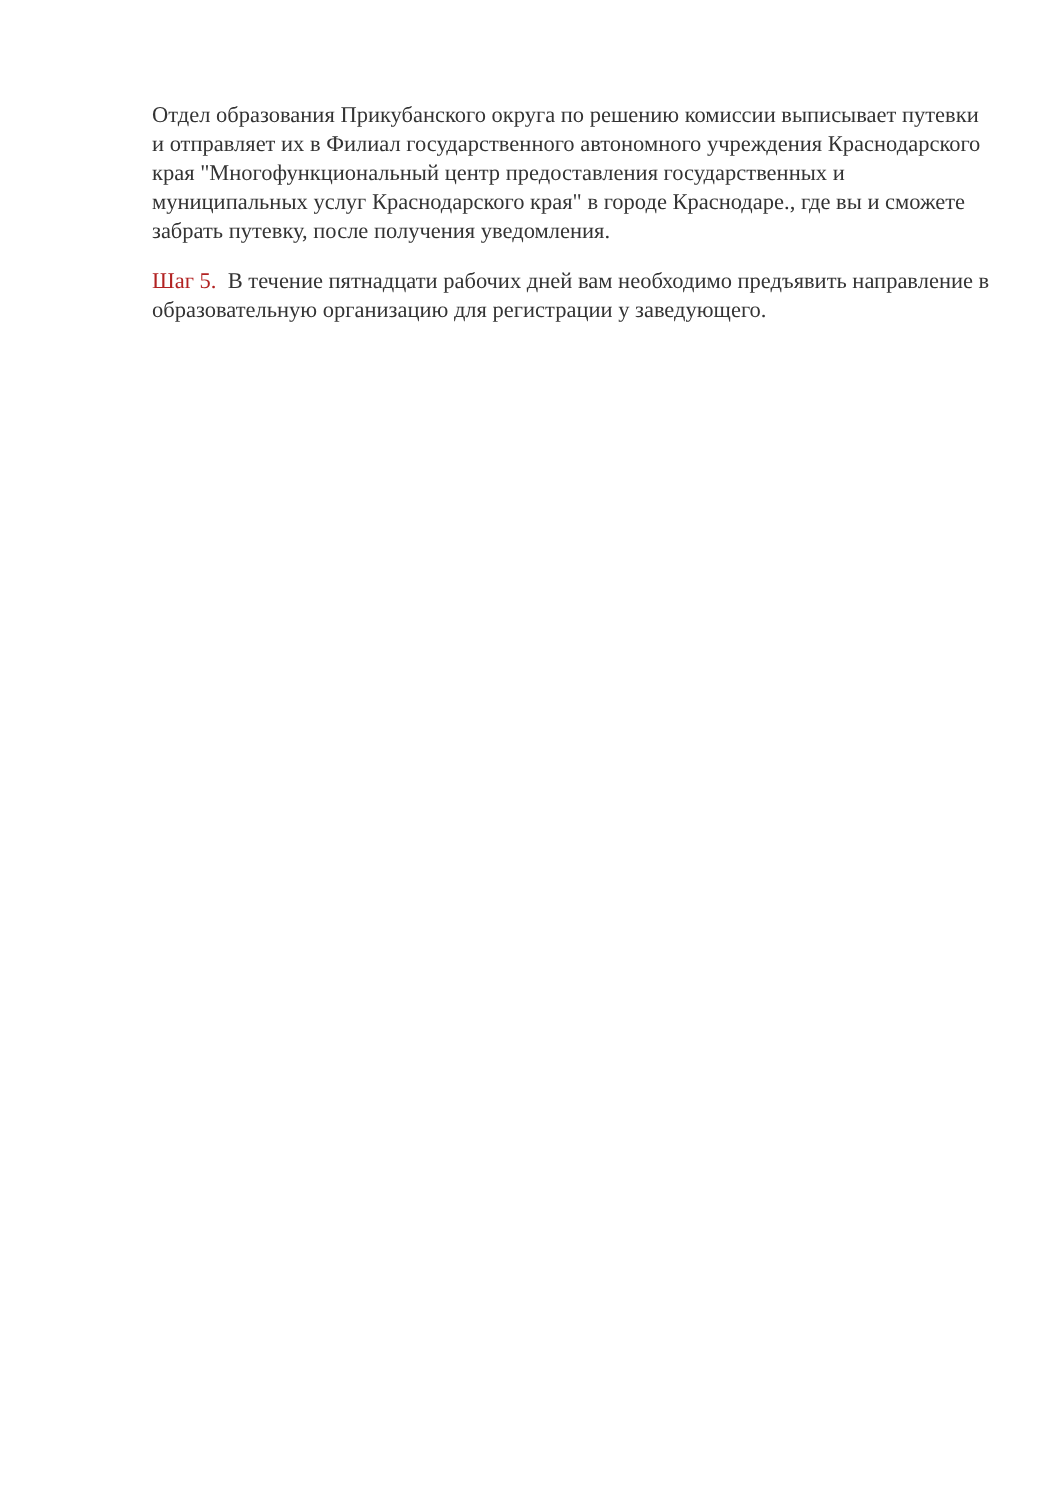Отдел образования Прикубанского округа по решению комиссии выписывает путевки и отправляет их в Филиал государственного автономного учреждения Краснодарского края "Многофункциональный центр предоставления государственных и муниципальных услуг Краснодарского края" в городе Краснодаре., где вы и сможете забрать путевку, после получения уведомления.
Шаг 5. В течение пятнадцати рабочих дней вам необходимо предъявить направление в образовательную организацию для регистрации у заведующего.